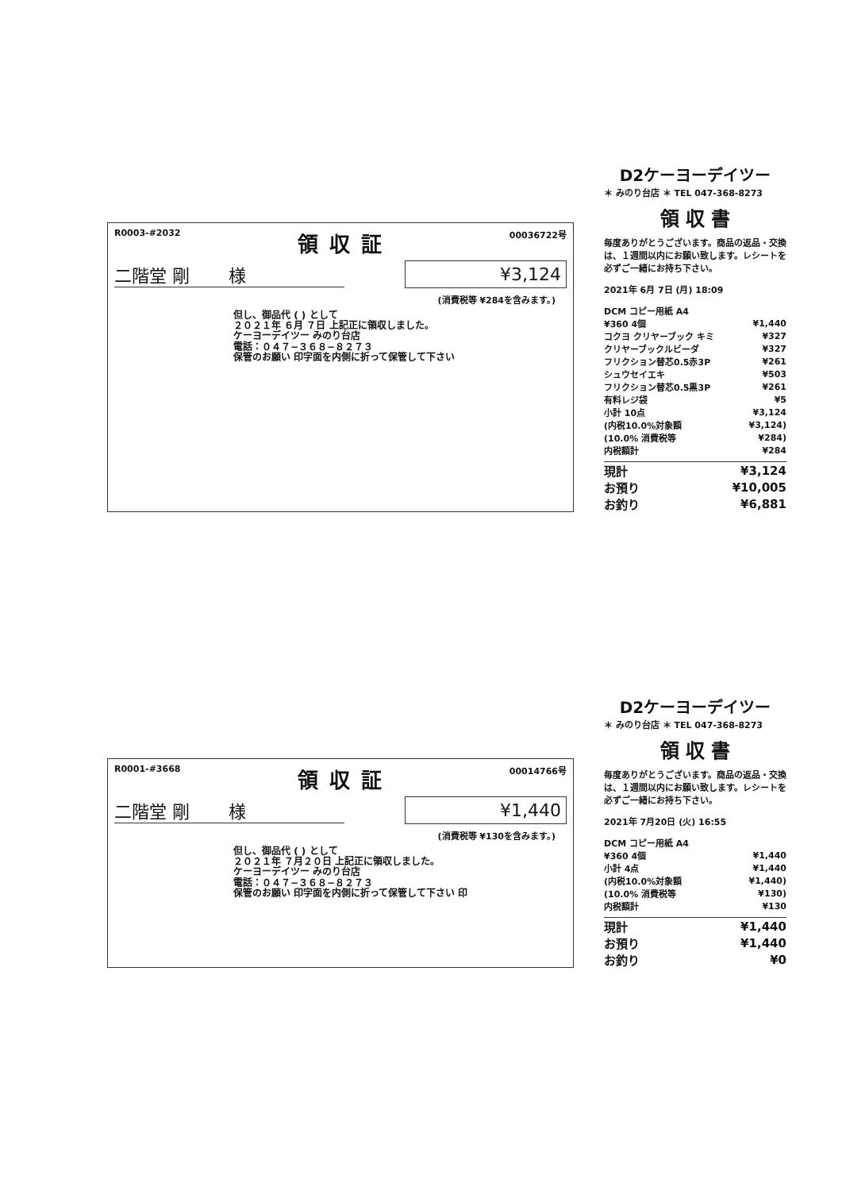R0003-#2032 領収証 00036722号
二階堂 剛 様 ¥3,124
(消費税等 ¥284を含みます。)
但し、御品代 ( ) として
２０２１年 ６月 ７日 上記正に領収しました。
ケーヨーデイツー みのり台店
電話：０４７−３６８−８２７３
保管のお願い 印字面を内側に折って保管して下さい
D2ケーヨーデイツー
＊ みのり台店 ＊ TEL 047-368-8273
領 収 書
毎度ありがとうございます。商品の返品・交換は、１週間以内にお願い致します。レシートを必ずご一緒にお持ち下さい。
2021年 6月 7日 (月) 18:09
| DCM コピー用紙 A4 | |
| ¥360 4個 | ¥1,440 |
| コクヨ クリヤーブック キミ | ¥327 |
| クリヤーブックルビーダ | ¥327 |
| フリクション替芯0.5赤3P | ¥261 |
| シュウセイエキ | ¥503 |
| フリクション替芯0.5黒3P | ¥261 |
| 有料レジ袋 | ¥5 |
| 小計 10点 | ¥3,124 |
| (内税10.0%対象額 | ¥3,124) |
| (10.0% 消費税等 | ¥284) |
| 内税額計 | ¥284 |
| 現計 | ¥3,124 |
| お預り | ¥10,005 |
| お釣り | ¥6,881 |
R0001-#3668 領収証 00014766号
二階堂 剛 様 ¥1,440
(消費税等 ¥130を含みます。)
但し、御品代 ( ) として
２０２１年 ７月２０日 上記正に領収しました。
ケーヨーデイツー みのり台店
電話：０４７−３６８−８２７３
保管のお願い 印字面を内側に折って保管して下さい 印
D2ケーヨーデイツー
＊ みのり台店 ＊ TEL 047-368-8273
領 収 書
毎度ありがとうございます。商品の返品・交換は、１週間以内にお願い致します。レシートを必ずご一緒にお持ち下さい。
2021年 7月20日 (火) 16:55
| DCM コピー用紙 A4 | |
| ¥360 4個 | ¥1,440 |
| 小計 4点 | ¥1,440 |
| (内税10.0%対象額 | ¥1,440) |
| (10.0% 消費税等 | ¥130) |
| 内税額計 | ¥130 |
| 現計 | ¥1,440 |
| お預り | ¥1,440 |
| お釣り | ¥0 |